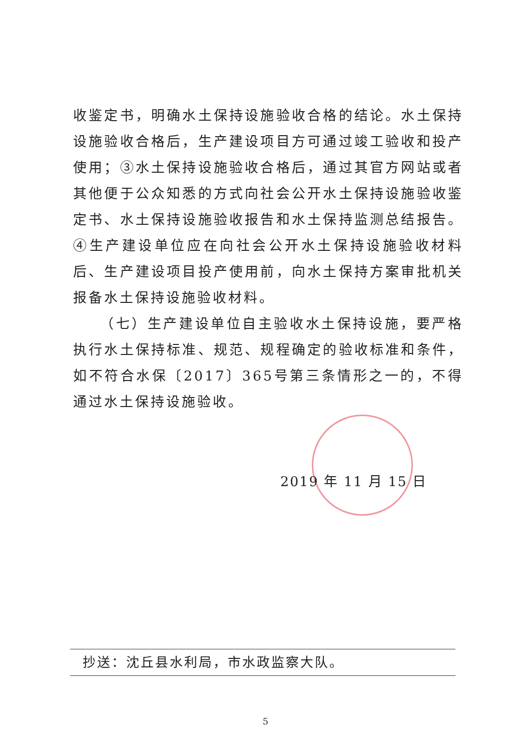收鉴定书，明确水土保持设施验收合格的结论。水土保持设施验收合格后，生产建设项目方可通过竣工验收和投产使用；③水土保持设施验收合格后，通过其官方网站或者其他便于公众知悉的方式向社会公开水土保持设施验收鉴定书、水土保持设施验收报告和水土保持监测总结报告。④生产建设单位应在向社会公开水土保持设施验收材料后、生产建设项目投产使用前，向水土保持方案审批机关报备水土保持设施验收材料。
（七）生产建设单位自主验收水土保持设施，要严格执行水土保持标准、规范、规程确定的验收标准和条件，如不符合水保〔2017〕365号第三条情形之一的，不得通过水土保持设施验收。
2019 年 11 月 15 日
抄送：沈丘县水利局，市水政监察大队。
5